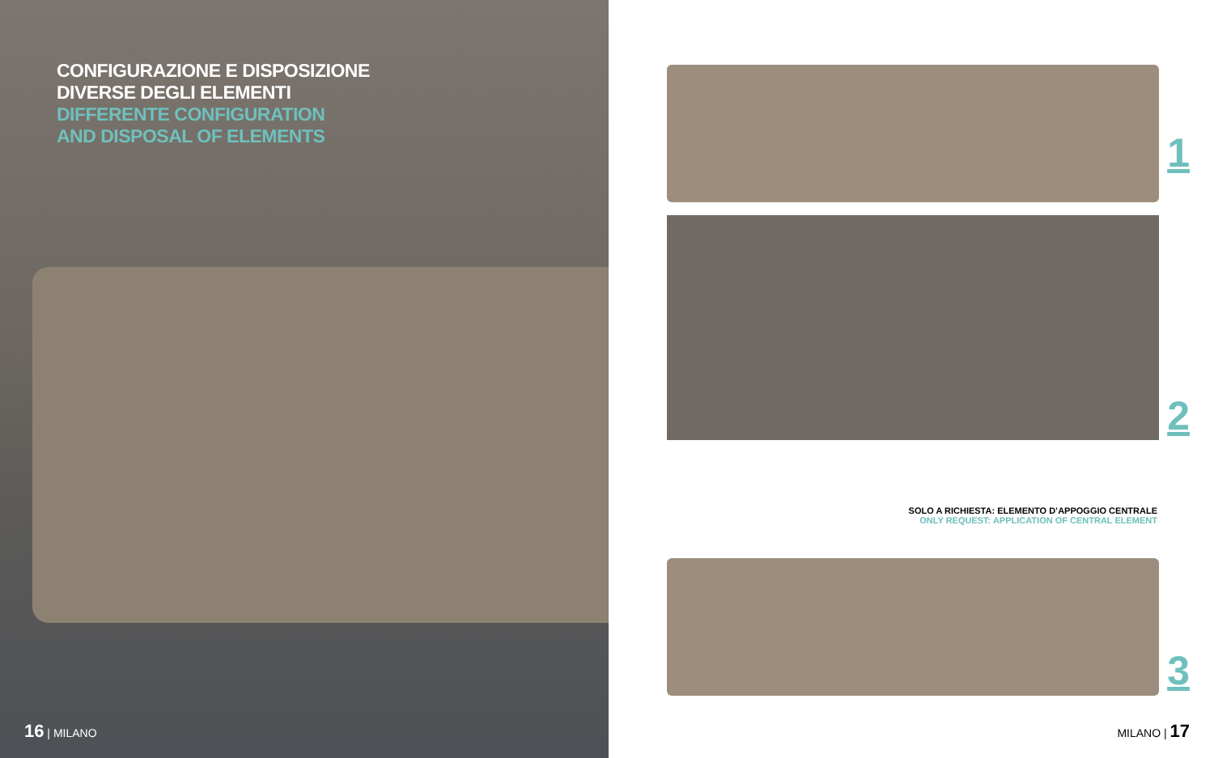CONFIGURAZIONE E DISPOSIZIONE
DIVERSE DEGLI ELEMENTI
DIFFERENTE CONFIGURATION
AND DISPOSAL OF ELEMENTS
16 | MILANO
1
2
SOLO A RICHIESTA: ELEMENTO D’APPOGGIO CENTRALE
ONLY REQUEST: APPLICATION OF CENTRAL ELEMENT
3
MILANO | 17